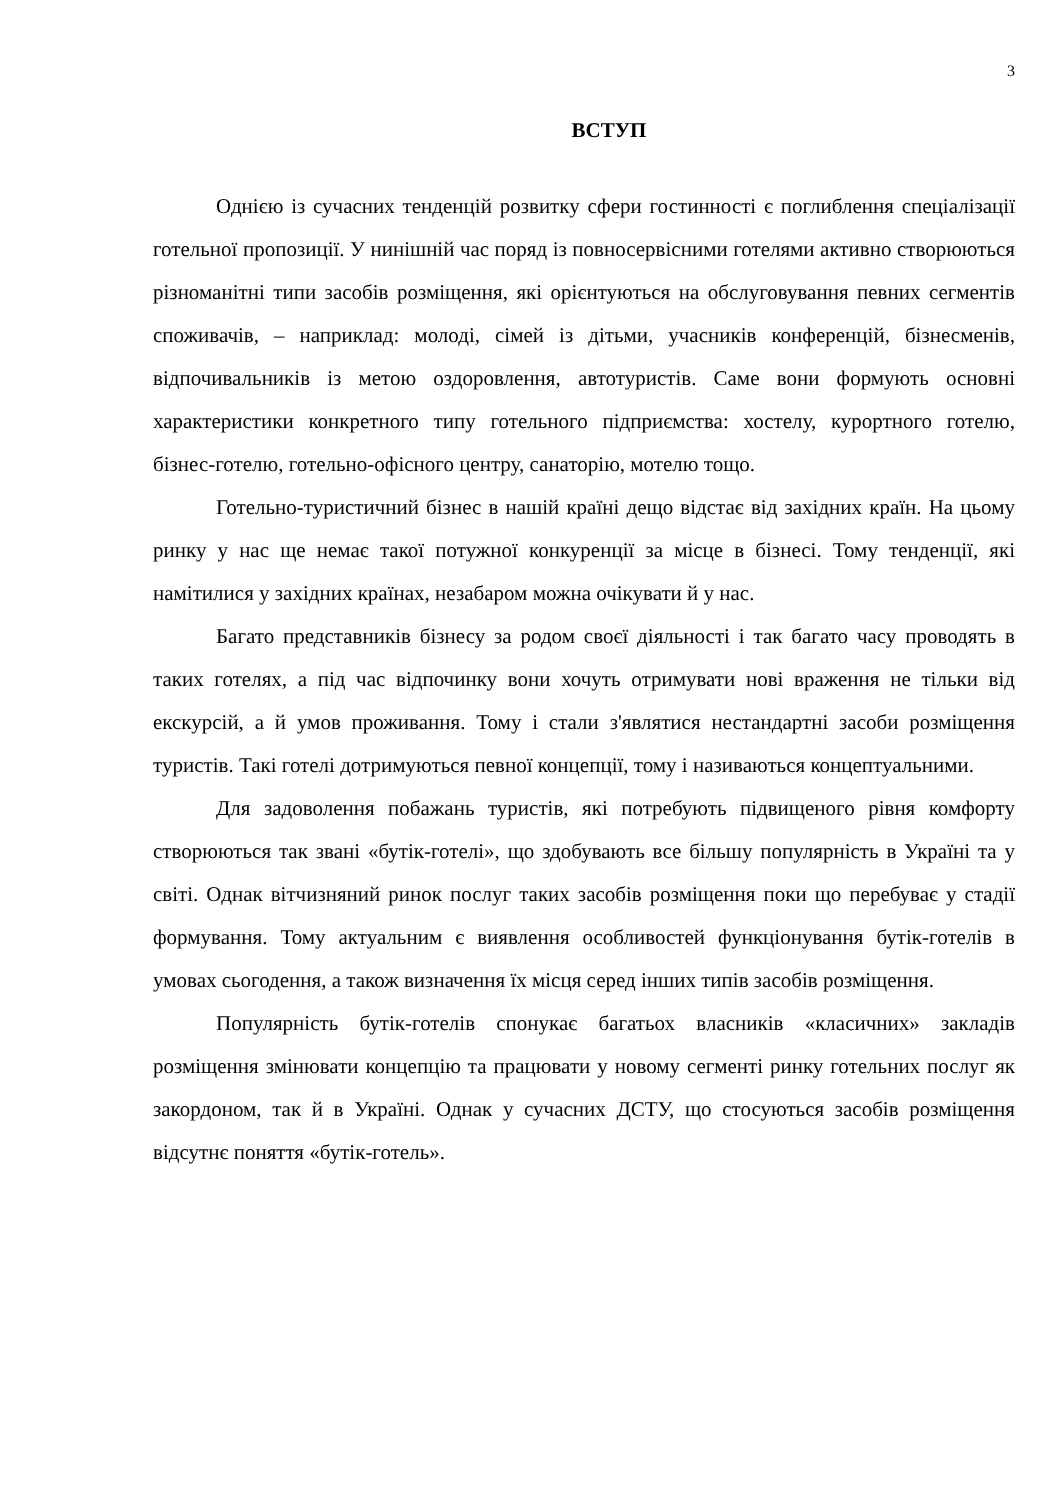3
ВСТУП
Однією із сучасних тенденцій розвитку сфери гостинності є поглиблення спеціалізації готельної пропозиції. У нинішній час поряд із повносервісними готелями активно створюються різноманітні типи засобів розміщення, які орієнтуються на обслуговування певних сегментів споживачів, – наприклад: молоді, сімей із дітьми, учасників конференцій, бізнесменів, відпочивальників із метою оздоровлення, автотуристів. Саме вони формують основні характеристики конкретного типу готельного підприємства: хостелу, курортного готелю, бізнес-готелю, готельно-офісного центру, санаторію, мотелю тощо.
Готельно-туристичний бізнес в нашій країні дещо відстає від західних країн. На цьому ринку у нас ще немає такої потужної конкуренції за місце в бізнесі. Тому тенденції, які намітилися у західних країнах, незабаром можна очікувати й у нас.
Багато представників бізнесу за родом своєї діяльності і так багато часу проводять в таких готелях, а під час відпочинку вони хочуть отримувати нові враження не тільки від екскурсій, а й умов проживання. Тому і стали з'являтися нестандартні засоби розміщення туристів. Такі готелі дотримуються певної концепції, тому і називаються концептуальними.
Для задоволення побажань туристів, які потребують підвищеного рівня комфорту створюються так звані «бутік-готелі», що здобувають все більшу популярність в Україні та у світі. Однак вітчизняний ринок послуг таких засобів розміщення поки що перебуває у стадії формування. Тому актуальним є виявлення особливостей функціонування бутік-готелів в умовах сьогодення, а також визначення їх місця серед інших типів засобів розміщення.
Популярність бутік-готелів спонукає багатьох власників «класичних» закладів розміщення змінювати концепцію та працювати у новому сегменті ринку готельних послуг як закордоном, так й в Україні. Однак у сучасних ДСТУ, що стосуються засобів розміщення відсутнє поняття «бутік-готель».